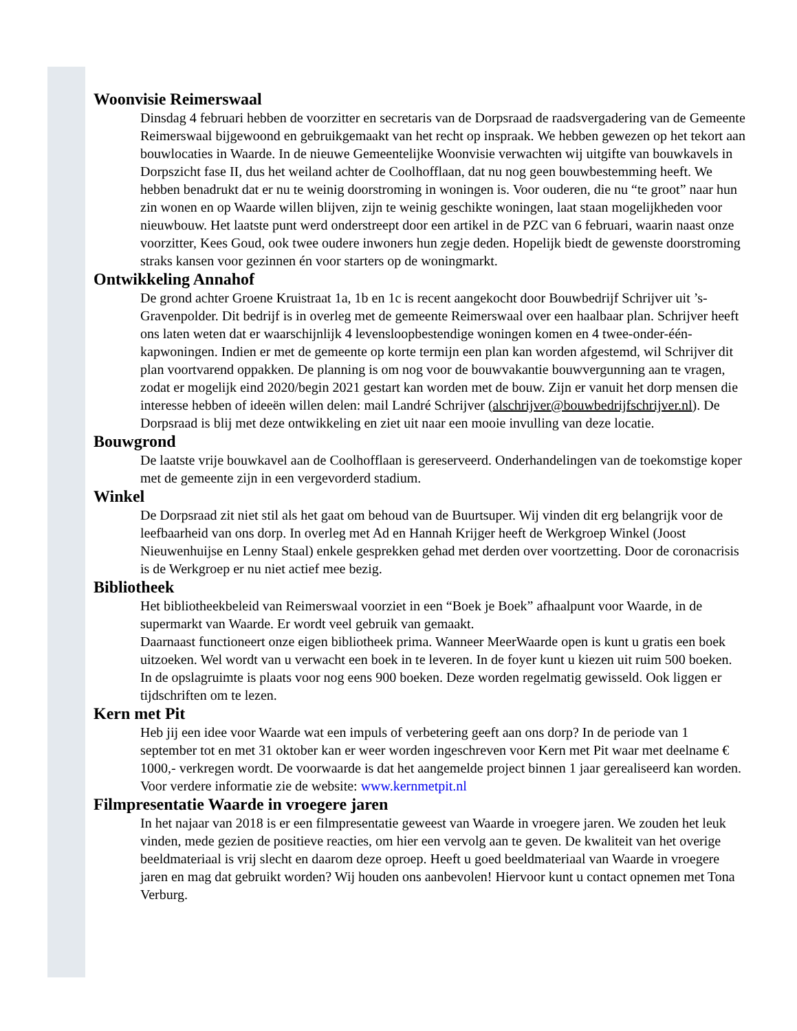Woonvisie Reimerswaal
Dinsdag 4 februari hebben de voorzitter en secretaris van de Dorpsraad de raadsvergadering van de Gemeente Reimerswaal bijgewoond en gebruikgemaakt van het recht op inspraak. We hebben gewezen op het tekort aan bouwlocaties in Waarde. In de nieuwe Gemeentelijke Woonvisie verwachten wij uitgifte van bouwkavels in Dorpszicht fase II, dus het weiland achter de Coolhofflaan, dat nu nog geen bouwbestemming heeft. We hebben benadrukt dat er nu te weinig doorstroming in woningen is. Voor ouderen, die nu “te groot” naar hun zin wonen en op Waarde willen blijven, zijn te weinig geschikte woningen, laat staan mogelijkheden voor nieuwbouw. Het laatste punt werd onderstreept door een artikel in de PZC van 6 februari, waarin naast onze voorzitter, Kees Goud, ook twee oudere inwoners hun zegje deden. Hopelijk biedt de gewenste doorstroming straks kansen voor gezinnen én voor starters op de woningmarkt.
Ontwikkeling Annahof
De grond achter Groene Kruistraat 1a, 1b en 1c is recent aangekocht door Bouwbedrijf Schrijver uit ’s-Gravenpolder. Dit bedrijf is in overleg met de gemeente Reimerswaal over een haalbaar plan. Schrijver heeft ons laten weten dat er waarschijnlijk 4 levensloopbestendige woningen komen en 4 twee-onder-één-kapwoningen. Indien er met de gemeente op korte termijn een plan kan worden afgestemd, wil Schrijver dit plan voortvarend oppakken. De planning is om nog voor de bouwvakantie bouwvergunning aan te vragen, zodat er mogelijk eind 2020/begin 2021 gestart kan worden met de bouw. Zijn er vanuit het dorp mensen die interesse hebben of ideeën willen delen: mail Landré Schrijver (alschrijver@bouwbedrijfschrijver.nl). De Dorpsraad is blij met deze ontwikkeling en ziet uit naar een mooie invulling van deze locatie.
Bouwgrond
De laatste vrije bouwkavel aan de Coolhofflaan is gereserveerd. Onderhandelingen van de toekomstige koper met de gemeente zijn in een vergevorderd stadium.
Winkel
De Dorpsraad zit niet stil als het gaat om behoud van de Buurtsuper. Wij vinden dit erg belangrijk voor de leefbaarheid van ons dorp. In overleg met Ad en Hannah Krijger heeft de Werkgroep Winkel (Joost Nieuwenhuijse en Lenny Staal) enkele gesprekken gehad met derden over voortzetting. Door de coronacrisis is de Werkgroep er nu niet actief mee bezig.
Bibliotheek
Het bibliotheekbeleid van Reimerswaal voorziet in een “Boek je Boek” afhaalpunt voor Waarde, in de supermarkt van Waarde. Er wordt veel gebruik van gemaakt.
Daarnaast functioneert onze eigen bibliotheek prima. Wanneer MeerWaarde open is kunt u gratis een boek uitzoeken. Wel wordt van u verwacht een boek in te leveren. In de foyer kunt u kiezen uit ruim 500 boeken. In de opslagruimte is plaats voor nog eens 900 boeken. Deze worden regelmatig gewisseld. Ook liggen er tijdschriften om te lezen.
Kern met Pit
Heb jij een idee voor Waarde wat een impuls of verbetering geeft aan ons dorp? In de periode van 1 september tot en met 31 oktober kan er weer worden ingeschreven voor Kern met Pit waar met deelname € 1000,- verkregen wordt. De voorwaarde is dat het aangemelde project binnen 1 jaar gerealiseerd kan worden. Voor verdere informatie zie de website: www.kernmetpit.nl
Filmpresentatie Waarde in vroegere jaren
In het najaar van 2018 is er een filmpresentatie geweest van Waarde in vroegere jaren. We zouden het leuk vinden, mede gezien de positieve reacties, om hier een vervolg aan te geven. De kwaliteit van het overige beeldmateriaal is vrij slecht en daarom deze oproep. Heeft u goed beeldmateriaal van Waarde in vroegere jaren en mag dat gebruikt worden? Wij houden ons aanbevolen! Hiervoor kunt u contact opnemen met Tona Verburg.